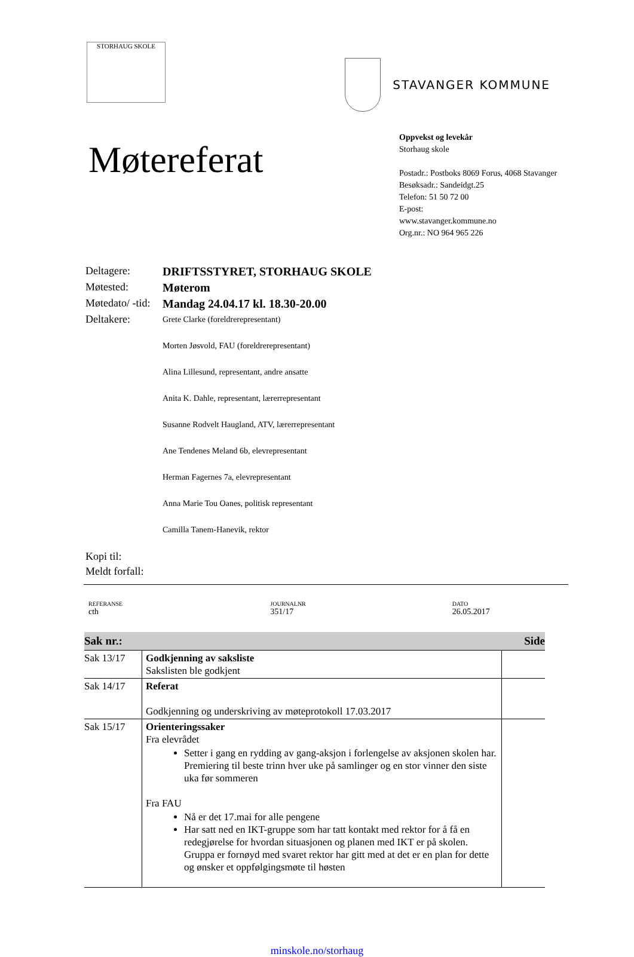STORHAUG SKOLE
STAVANGER KOMMUNE
Møtereferat
Oppvekst og levekår
Storhaug skole
Postadr.: Postboks 8069 Forus, 4068 Stavanger
Besøksadr.: Sandeidgt.25
Telefon: 51 50 72 00
E-post:
www.stavanger.kommune.no
Org.nr.: NO 964 965 226
| Deltagere: | DRIFTSSTYRET, STORHAUG SKOLE |
| Møtested: | Møterom |
| Møtedato/ -tid: | Mandag 24.04.17 kl. 18.30-20.00 |
| Deltakere: | Grete Clarke (foreldrerepresentant) Morten Jøsvold, FAU (foreldrerepresentant) Alina Lillesund, representant, andre ansatte Anita K. Dahle, representant, lærerrepresentant Susanne Rodvelt Haugland, ATV, lærerrepresentant Ane Tendenes Meland 6b, elevrepresentant Herman Fagernes 7a, elevrepresentant Anna Marie Tou Oanes, politisk representant Camilla Tanem-Hanevik, rektor |
| Kopi til: | |
| Meldt forfall: | |
REFERANSE
cth
JOURNALNR
351/17
DATO
26.05.2017
| Sak nr.: | | Side |
| --- | --- | --- |
| Sak 13/17 | Godkjenning av saksliste Sakslisten ble godkjent | |
| Sak 14/17 | Referat Godkjenning og underskriving av møteprotokoll 17.03.2017 | |
| Sak 15/17 | Orienteringssaker Fra elevrådet Setter i gang en rydding av gang-aksjon i forlengelse av aksjonen skolen har. Premiering til beste trinn hver uke på samlinger og en stor vinner den siste uka før sommeren Fra FAU Nå er det 17.mai for alle pengene Har satt ned en IKT-gruppe som har tatt kontakt med rektor for å få en redegjørelse for hvordan situasjonen og planen med IKT er på skolen. Gruppa er fornøyd med svaret rektor har gitt med at det er en plan for dette og ønsker et oppfølgingsmøte til høsten | |
minskole.no/storhaug